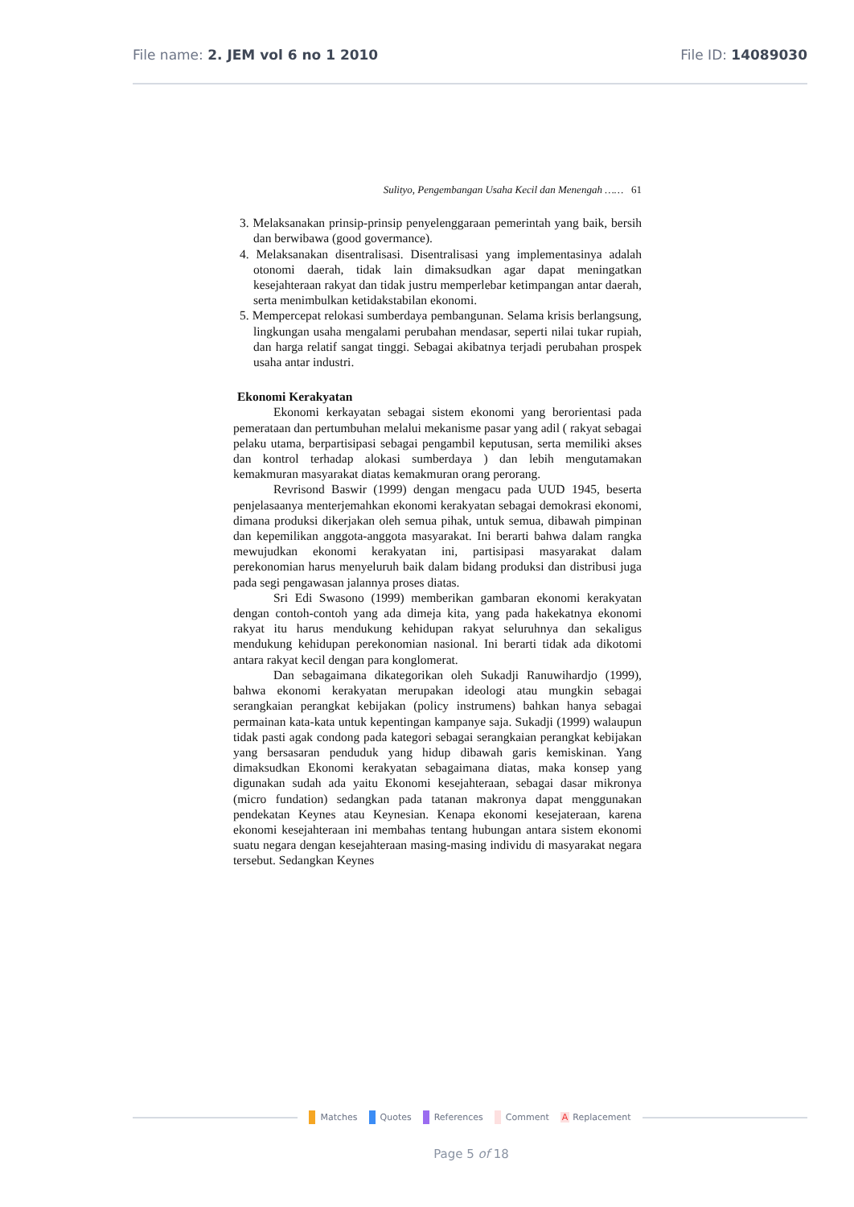File name: 2. JEM vol 6 no 1 2010
File ID: 14089030
Sulityo, Pengembangan Usaha Kecil dan Menengah …… 61
3. Melaksanakan prinsip-prinsip penyelenggaraan pemerintah yang baik, bersih dan berwibawa (good govermance).
4. Melaksanakan disentralisasi. Disentralisasi yang implementasinya adalah otonomi daerah, tidak lain dimaksudkan agar dapat meningatkan kesejahteraan rakyat dan tidak justru memperlebar ketimpangan antar daerah, serta menimbulkan ketidakstabilan ekonomi.
5. Mempercepat relokasi sumberdaya pembangunan. Selama krisis berlangsung, lingkungan usaha mengalami perubahan mendasar, seperti nilai tukar rupiah, dan harga relatif sangat tinggi. Sebagai akibatnya terjadi perubahan prospek usaha antar industri.
Ekonomi Kerakyatan
Ekonomi kerkayatan sebagai sistem ekonomi yang berorientasi pada pemerataan dan pertumbuhan melalui mekanisme pasar yang adil ( rakyat sebagai pelaku utama, berpartisipasi sebagai pengambil keputusan, serta memiliki akses dan kontrol terhadap alokasi sumberdaya ) dan lebih mengutamakan kemakmuran masyarakat diatas kemakmuran orang perorang.
Revrisond Baswir (1999) dengan mengacu pada UUD 1945, beserta penjelasaanya menterjemahkan ekonomi kerakyatan sebagai demokrasi ekonomi, dimana produksi dikerjakan oleh semua pihak, untuk semua, dibawah pimpinan dan kepemilikan anggota-anggota masyarakat. Ini berarti bahwa dalam rangka mewujudkan ekonomi kerakyatan ini, partisipasi masyarakat dalam perekonomian harus menyeluruh baik dalam bidang produksi dan distribusi juga pada segi pengawasan jalannya proses diatas.
Sri Edi Swasono (1999) memberikan gambaran ekonomi kerakyatan dengan contoh-contoh yang ada dimeja kita, yang pada hakekatnya ekonomi rakyat itu harus mendukung kehidupan rakyat seluruhnya dan sekaligus mendukung kehidupan perekonomian nasional. Ini berarti tidak ada dikotomi antara rakyat kecil dengan para konglomerat.
Dan sebagaimana dikategorikan oleh Sukadji Ranuwihardjo (1999), bahwa ekonomi kerakyatan merupakan ideologi atau mungkin sebagai serangkaian perangkat kebijakan (policy instrumens) bahkan hanya sebagai permainan kata-kata untuk kepentingan kampanye saja. Sukadji (1999) walaupun tidak pasti agak condong pada kategori sebagai serangkaian perangkat kebijakan yang bersasaran penduduk yang hidup dibawah garis kemiskinan. Yang dimaksudkan Ekonomi kerakyatan sebagaimana diatas, maka konsep yang digunakan sudah ada yaitu Ekonomi kesejahteraan, sebagai dasar mikronya (micro fundation) sedangkan pada tatanan makronya dapat menggunakan pendekatan Keynes atau Keynesian. Kenapa ekonomi kesejateraan, karena ekonomi kesejahteraan ini membahas tentang hubungan antara sistem ekonomi suatu negara dengan kesejahteraan masing-masing individu di masyarakat negara tersebut. Sedangkan Keynes
Matches Quotes References Comment A Replacement
Page 5 of 18